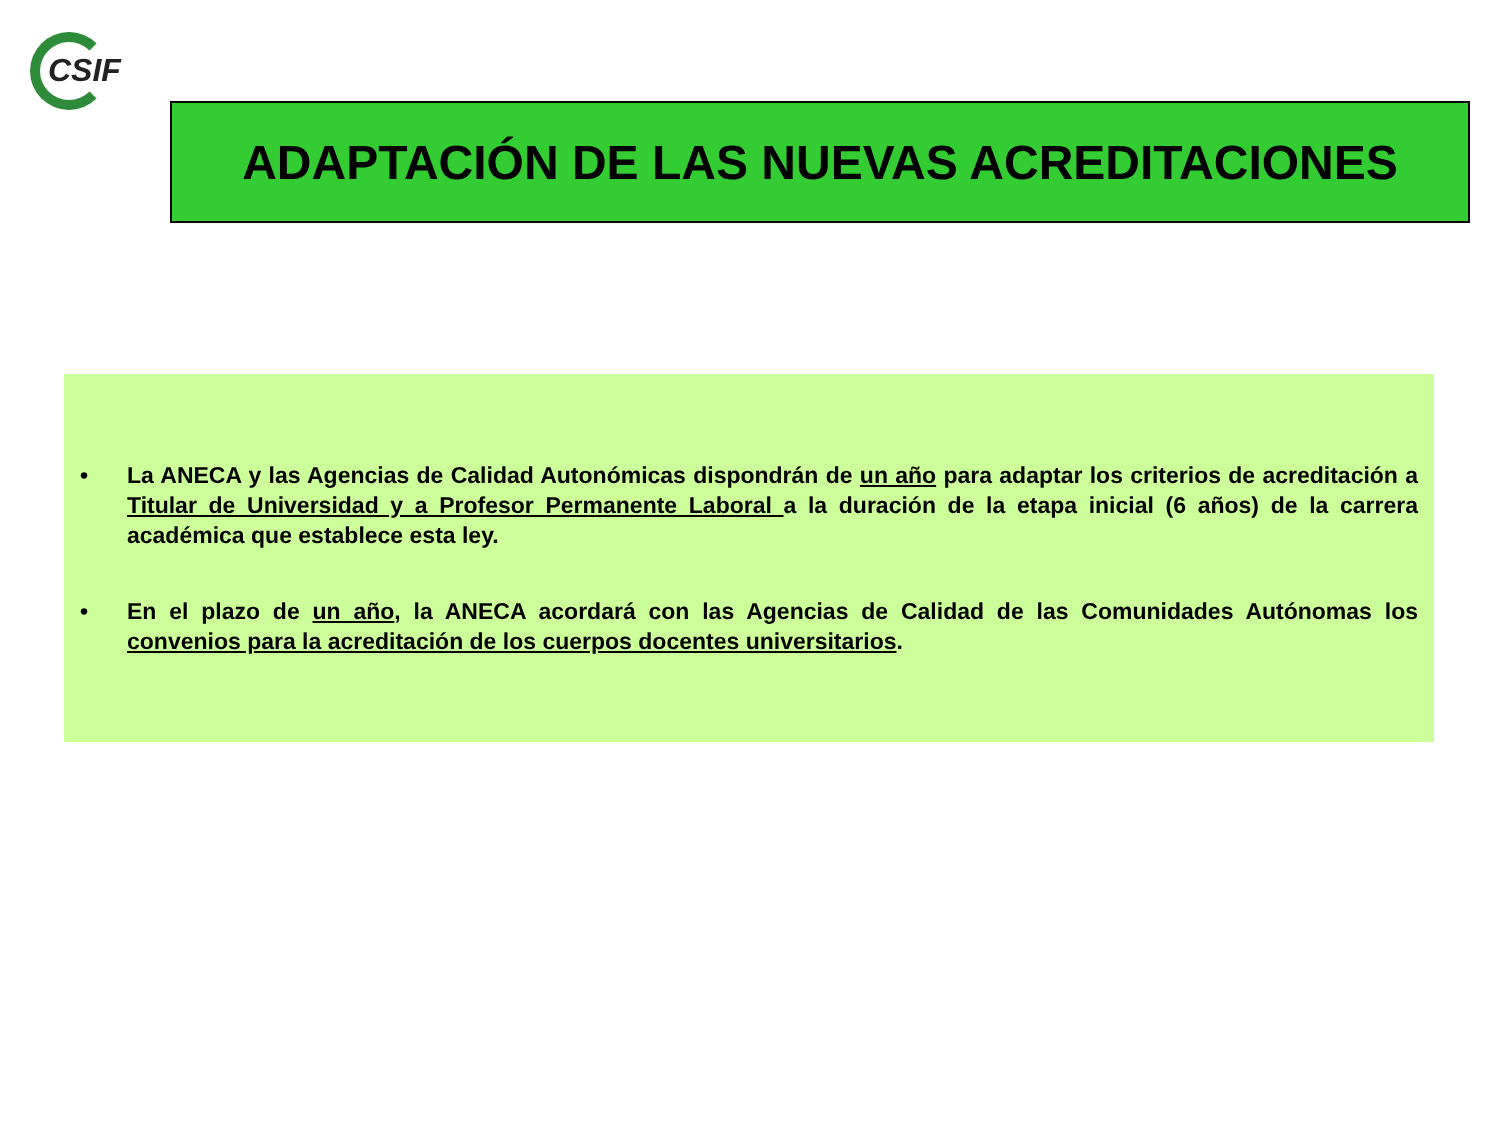CSIF
ADAPTACIÓN DE LAS NUEVAS ACREDITACIONES
• La ANECA y las Agencias de Calidad Autonómicas dispondrán de un año para adaptar los criterios de acreditación a Titular de Universidad y a Profesor Permanente Laboral a la duración de la etapa inicial (6 años) de la carrera académica que establece esta ley.
• En el plazo de un año, la ANECA acordará con las Agencias de Calidad de las Comunidades Autónomas los convenios para la acreditación de los cuerpos docentes universitarios.